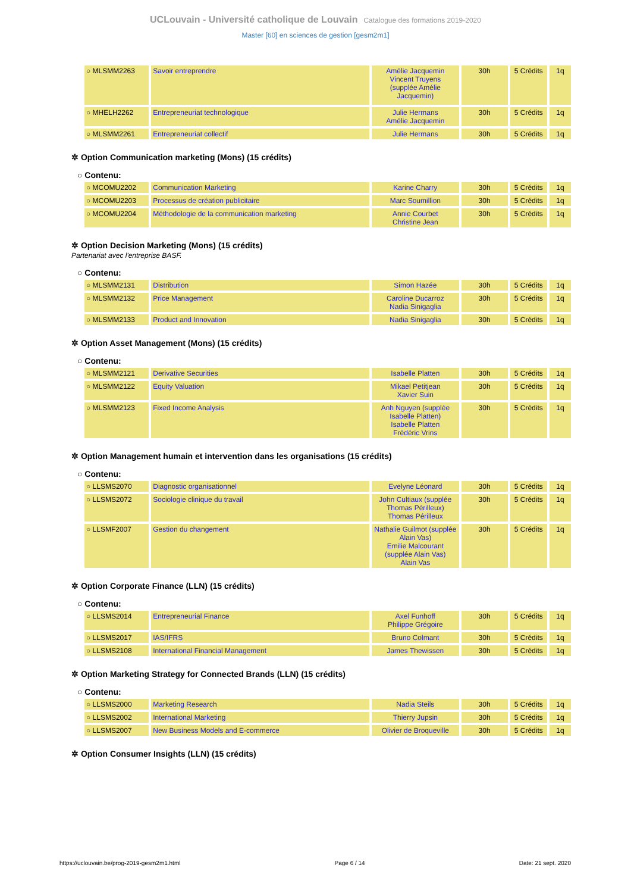UCLouvain - Université catholique de Louvain Catalogue des formations 2019-2020
Master [60] en sciences de gestion [gesm2m1]
| ○ MLSMM2263 | Savoir entreprendre | Amélie Jacquemin Vincent Truyens (supplée Amélie Jacquemin) | 30h | 5 Crédits | 1q |
| ○ MHELH2262 | Entrepreneuriat technologique | Julie Hermans Amélie Jacquemin | 30h | 5 Crédits | 1q |
| ○ MLSMM2261 | Entrepreneuriat collectif | Julie Hermans | 30h | 5 Crédits | 1q |
✲ Option Communication marketing (Mons) (15 crédits)
○ Contenu:
| ○ MCOMU2202 | Communication Marketing | Karine Charry | 30h | 5 Crédits | 1q |
| ○ MCOMU2203 | Processus de création publicitaire | Marc Soumillion | 30h | 5 Crédits | 1q |
| ○ MCOMU2204 | Méthodologie de la communication marketing | Annie Courbet Christine Jean | 30h | 5 Crédits | 1q |
✲ Option Decision Marketing (Mons) (15 crédits)
Partenariat avec l'entreprise BASF.
○ Contenu:
| ○ MLSMM2131 | Distribution | Simon Hazée | 30h | 5 Crédits | 1q |
| ○ MLSMM2132 | Price Management | Caroline Ducarroz Nadia Sinigaglia | 30h | 5 Crédits | 1q |
| ○ MLSMM2133 | Product and Innovation | Nadia Sinigaglia | 30h | 5 Crédits | 1q |
✲ Option Asset Management (Mons) (15 crédits)
○ Contenu:
| ○ MLSMM2121 | Derivative Securities | Isabelle Platten | 30h | 5 Crédits | 1q |
| ○ MLSMM2122 | Equity Valuation | Mikael Petitjean Xavier Suin | 30h | 5 Crédits | 1q |
| ○ MLSMM2123 | Fixed Income Analysis | Anh Nguyen (supplée Isabelle Platten) Isabelle Platten Frédéric Vrins | 30h | 5 Crédits | 1q |
✲ Option Management humain et intervention dans les organisations (15 crédits)
○ Contenu:
| ○ LLSMS2070 | Diagnostic organisationnel | Evelyne Léonard | 30h | 5 Crédits | 1q |
| ○ LLSMS2072 | Sociologie clinique du travail | John Cultiaux (supplée Thomas Périlleux) Thomas Périlleux | 30h | 5 Crédits | 1q |
| ○ LLSMF2007 | Gestion du changement | Nathalie Guilmot (supplée Alain Vas) Emilie Malcourant (supplée Alain Vas) Alain Vas | 30h | 5 Crédits | 1q |
✲ Option Corporate Finance (LLN) (15 crédits)
○ Contenu:
| ○ LLSMS2014 | Entrepreneurial Finance | Axel Funhoff Philippe Grégoire | 30h | 5 Crédits | 1q |
| ○ LLSMS2017 | IAS/IFRS | Bruno Colmant | 30h | 5 Crédits | 1q |
| ○ LLSMS2108 | International Financial Management | James Thewissen | 30h | 5 Crédits | 1q |
✲ Option Marketing Strategy for Connected Brands (LLN) (15 crédits)
○ Contenu:
| ○ LLSMS2000 | Marketing Research | Nadia Steils | 30h | 5 Crédits | 1q |
| ○ LLSMS2002 | International Marketing | Thierry Jupsin | 30h | 5 Crédits | 1q |
| ○ LLSMS2007 | New Business Models and E-commerce | Olivier de Broqueville | 30h | 5 Crédits | 1q |
✲ Option Consumer Insights (LLN) (15 crédits)
https://uclouvain.be/prog-2019-gesm2m1.html Page 6 / 14 Date: 21 sept. 2020